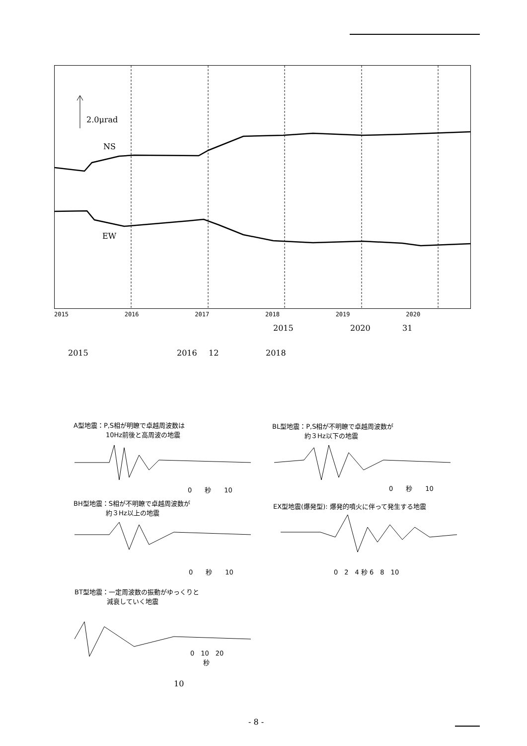2.0μrad
NS
EW
2015 2016 2017 2018 2019 2020
2015 2020 31
2015 2016 12 2018
A型地震：P,S相が明瞭で卓越周波数は
　　　　　10Hz前後と高周波の地震
BL型地震：P,S相が不明瞭で卓越周波数が
　　　　　約３Hz以下の地震
0　　秒　　10 0　　秒　　10
BH型地震：S相が不明瞭で卓越周波数が
　　　　　約３Hz以上の地震
EX型地震(爆発型): 爆発的噴火に伴って発生する地震
0　　秒　　10 0　2　4 秒 6　8　10
BT型地震：一定周波数の振動がゆっくりと
　　　　　減衰していく地震
0　10　20
　　秒
10
- 8 -